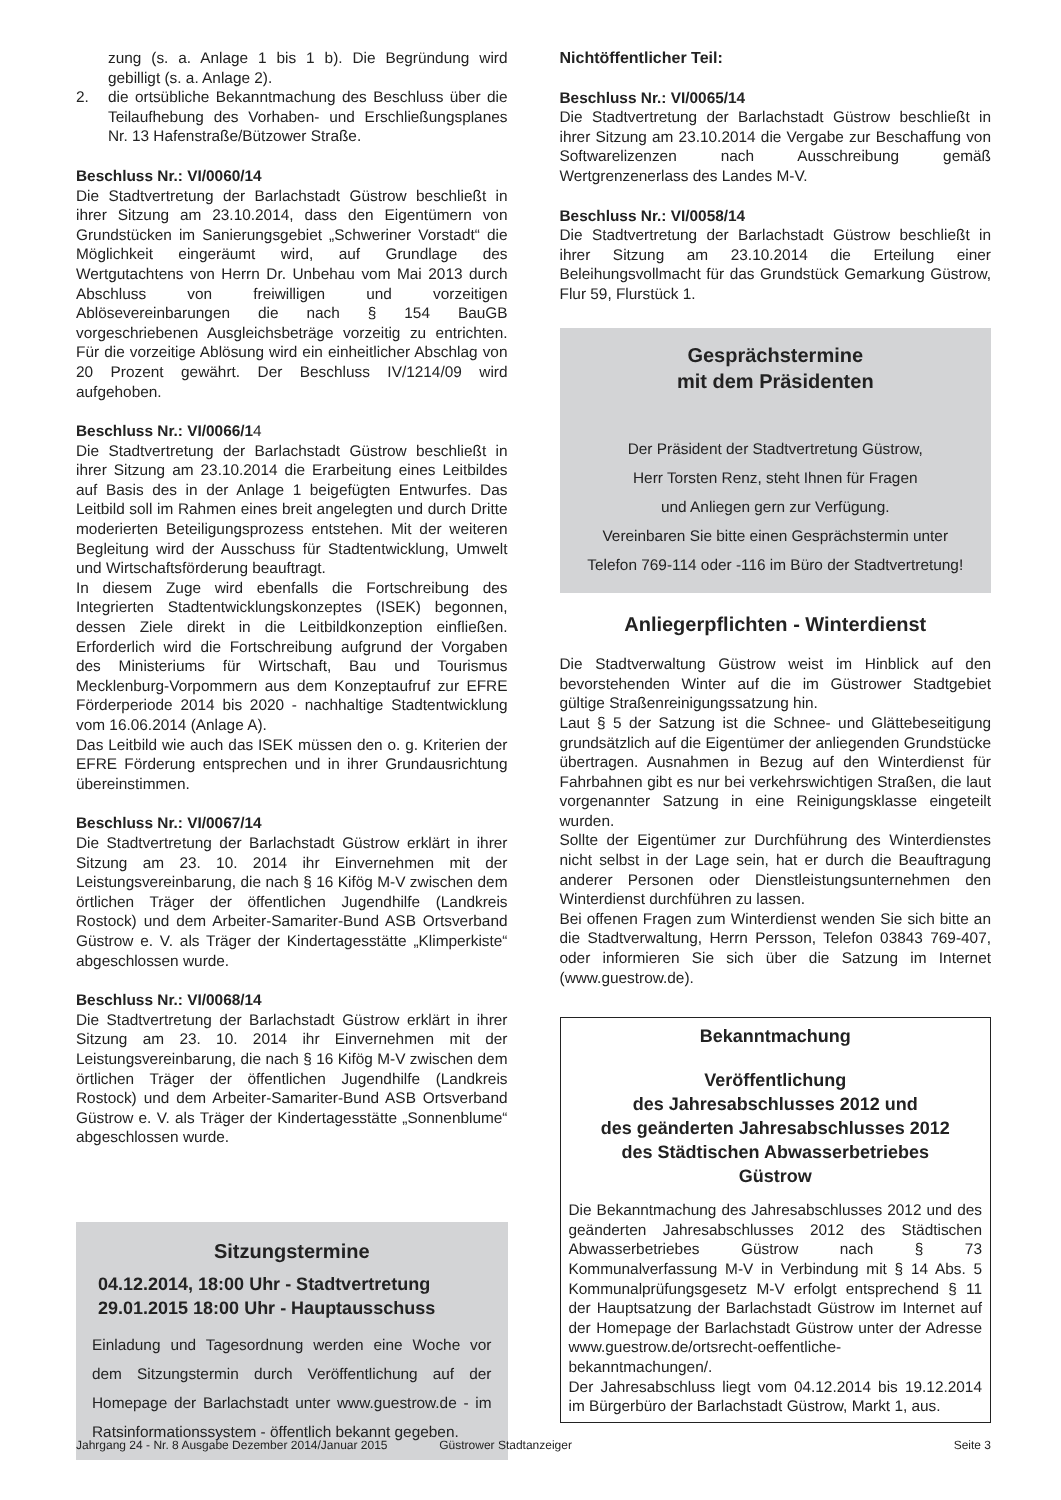zung (s. a. Anlage 1 bis 1 b). Die Begründung wird gebilligt (s. a. Anlage 2).
2. die ortsübliche Bekanntmachung des Beschluss über die Teilaufhebung des Vorhaben- und Erschließungsplanes Nr. 13 Hafenstraße/Bützower Straße.
Beschluss Nr.: VI/0060/14
Die Stadtvertretung der Barlachstadt Güstrow beschließt in ihrer Sitzung am 23.10.2014, dass den Eigentümern von Grundstücken im Sanierungsgebiet „Schweriner Vorstadt“ die Möglichkeit eingeräumt wird, auf Grundlage des Wertgutachtens von Herrn Dr. Unbehau vom Mai 2013 durch Abschluss von freiwilligen und vorzeitigen Ablösevereinbarungen die nach § 154 BauGB vorgeschriebenen Ausgleichsbeträge vorzeitig zu entrichten. Für die vorzeitige Ablösung wird ein einheitlicher Abschlag von 20 Prozent gewährt. Der Beschluss IV/1214/09 wird aufgehoben.
Beschluss Nr.: VI/0066/14
Die Stadtvertretung der Barlachstadt Güstrow beschließt in ihrer Sitzung am 23.10.2014 die Erarbeitung eines Leitbildes auf Basis des in der Anlage 1 beigefügten Entwurfes. Das Leitbild soll im Rahmen eines breit angelegten und durch Dritte moderierten Beteiligungsprozess entstehen. Mit der weiteren Begleitung wird der Ausschuss für Stadtentwicklung, Umwelt und Wirtschaftsförderung beauftragt.
In diesem Zuge wird ebenfalls die Fortschreibung des Integrierten Stadtentwicklungskonzeptes (ISEK) begonnen, dessen Ziele direkt in die Leitbildkonzeption einfließen. Erforderlich wird die Fortschreibung aufgrund der Vorgaben des Ministeriums für Wirtschaft, Bau und Tourismus Mecklenburg-Vorpommern aus dem Konzeptaufruf zur EFRE Förderperiode 2014 bis 2020 - nachhaltige Stadtentwicklung vom 16.06.2014 (Anlage A).
Das Leitbild wie auch das ISEK müssen den o. g. Kriterien der EFRE Förderung entsprechen und in ihrer Grundausrichtung übereinstimmen.
Beschluss Nr.: VI/0067/14
Die Stadtvertretung der Barlachstadt Güstrow erklärt in ihrer Sitzung am 23. 10. 2014 ihr Einvernehmen mit der Leistungsvereinbarung, die nach § 16 Kifög M-V zwischen dem örtlichen Träger der öffentlichen Jugendhilfe (Landkreis Rostock) und dem Arbeiter-Samariter-Bund ASB Ortsverband Güstrow e. V. als Träger der Kindertagesstätte „Klimperkiste“ abgeschlossen wurde.
Beschluss Nr.: VI/0068/14
Die Stadtvertretung der Barlachstadt Güstrow erklärt in ihrer Sitzung am 23. 10. 2014 ihr Einvernehmen mit der Leistungsvereinbarung, die nach § 16 Kifög M-V zwischen dem örtlichen Träger der öffentlichen Jugendhilfe (Landkreis Rostock) und dem Arbeiter-Samariter-Bund ASB Ortsverband Güstrow e. V. als Träger der Kindertagesstätte „Sonnenblume“ abgeschlossen wurde.
Sitzungstermine
04.12.2014, 18:00 Uhr - Stadtvertretung
29.01.2015 18:00 Uhr - Hauptausschuss
Einladung und Tagesordnung werden eine Woche vor dem Sitzungstermin durch Veröffentlichung auf der Homepage der Barlachstadt unter www.guestrow.de - im Ratsinformationssystem - öffentlich bekannt gegeben.
Nichtöffentlicher Teil:
Beschluss Nr.: VI/0065/14
Die Stadtvertretung der Barlachstadt Güstrow beschließt in ihrer Sitzung am 23.10.2014 die Vergabe zur Beschaffung von Softwarelizenzen nach Ausschreibung gemäß Wertgrenzenerlass des Landes M-V.
Beschluss Nr.: VI/0058/14
Die Stadtvertretung der Barlachstadt Güstrow beschließt in ihrer Sitzung am 23.10.2014 die Erteilung einer Beleihungsvollmacht für das Grundstück Gemarkung Güstrow, Flur 59, Flurstück 1.
Gesprächstermine
mit dem Präsidenten
Der Präsident der Stadtvertretung Güstrow,
Herr Torsten Renz, steht Ihnen für Fragen
und Anliegen gern zur Verfügung.
Vereinbaren Sie bitte einen Gesprächstermin unter
Telefon 769-114 oder -116 im Büro der Stadtvertretung!
Anliegerpflichten - Winterdienst
Die Stadtverwaltung Güstrow weist im Hinblick auf den bevorstehenden Winter auf die im Güstrower Stadtgebiet gültige Straßenreinigungssatzung hin.
Laut § 5 der Satzung ist die Schnee- und Glättebeseitigung grundsätzlich auf die Eigentümer der anliegenden Grundstücke übertragen. Ausnahmen in Bezug auf den Winterdienst für Fahrbahnen gibt es nur bei verkehrswichtigen Straßen, die laut vorgenannter Satzung in eine Reinigungsklasse eingeteilt wurden.
Sollte der Eigentümer zur Durchführung des Winterdienstes nicht selbst in der Lage sein, hat er durch die Beauftragung anderer Personen oder Dienstleistungsunternehmen den Winterdienst durchführen zu lassen.
Bei offenen Fragen zum Winterdienst wenden Sie sich bitte an die Stadtverwaltung, Herrn Persson, Telefon 03843 769-407, oder informieren Sie sich über die Satzung im Internet (www.guestrow.de).
Bekanntmachung
Veröffentlichung
des Jahresabschlusses 2012 und
des geänderten Jahresabschlusses 2012
des Städtischen Abwasserbetriebes
Güstrow
Die Bekanntmachung des Jahresabschlusses 2012 und des geänderten Jahresabschlusses 2012 des Städtischen Abwasserbetriebes Güstrow nach § 73 Kommunalverfassung M-V in Verbindung mit § 14 Abs. 5 Kommunalprüfungsgesetz M-V erfolgt entsprechend § 11 der Hauptsatzung der Barlachstadt Güstrow im Internet auf der Homepage der Barlachstadt Güstrow unter der Adresse www.guestrow.de/ortsrecht-oeffentliche-bekanntmachungen/.
Der Jahresabschluss liegt vom 04.12.2014 bis 19.12.2014 im Bürgerbüro der Barlachstadt Güstrow, Markt 1, aus.
Jahrgang 24 - Nr. 8 Ausgabe Dezember 2014/Januar 2015 Güstrower Stadtanzeiger Seite 3